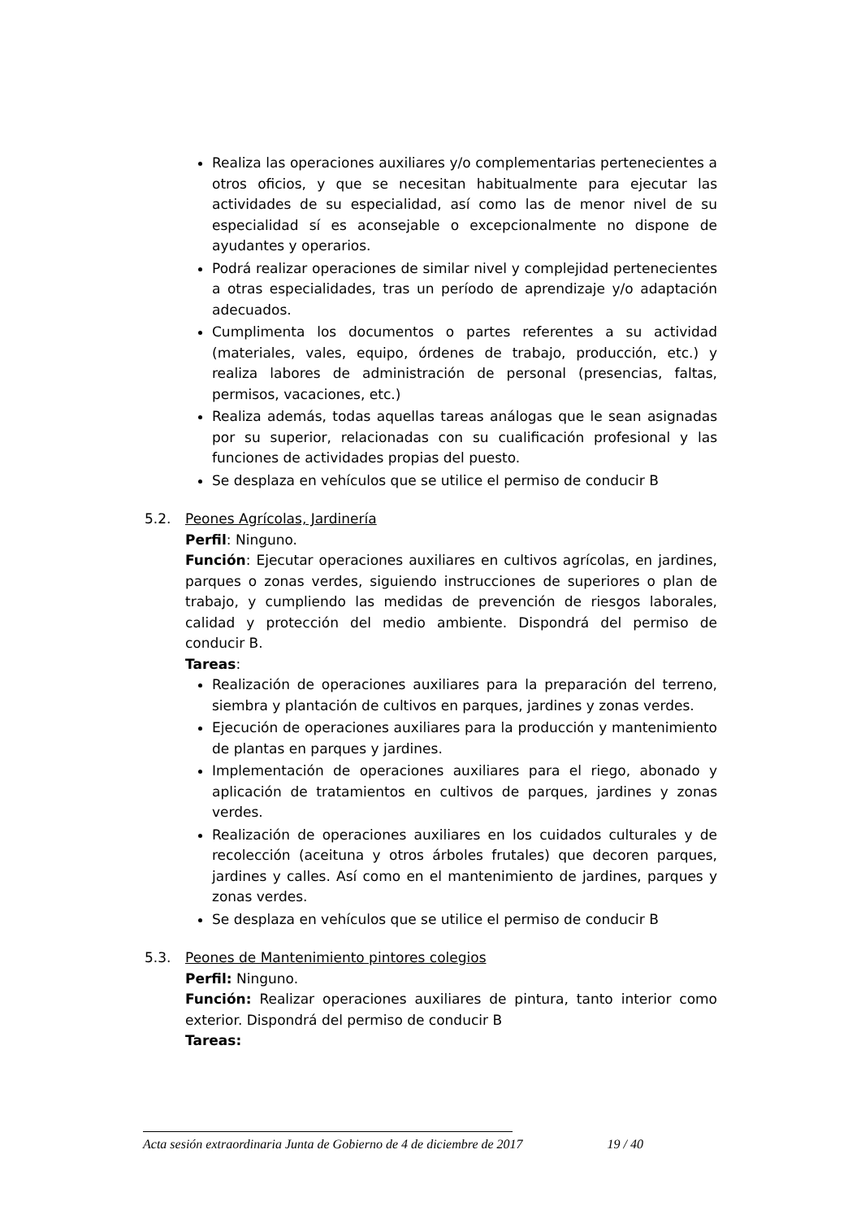Realiza las operaciones auxiliares y/o complementarias pertenecientes a otros oficios, y que se necesitan habitualmente para ejecutar las actividades de su especialidad, así como las de menor nivel de su especialidad sí es aconsejable o excepcionalmente no dispone de ayudantes y operarios.
Podrá realizar operaciones de similar nivel y complejidad pertenecientes a otras especialidades, tras un período de aprendizaje y/o adaptación adecuados.
Cumplimenta los documentos o partes referentes a su actividad (materiales, vales, equipo, órdenes de trabajo, producción, etc.) y realiza labores de administración de personal (presencias, faltas, permisos, vacaciones, etc.)
Realiza además, todas aquellas tareas análogas que le sean asignadas por su superior, relacionadas con su cualificación profesional y las funciones de actividades propias del puesto.
Se desplaza en vehículos que se utilice el permiso de conducir B
5.2. Peones Agrícolas, Jardinería
Perfil: Ninguno.
Función: Ejecutar operaciones auxiliares en cultivos agrícolas, en jardines, parques o zonas verdes, siguiendo instrucciones de superiores o plan de trabajo, y cumpliendo las medidas de prevención de riesgos laborales, calidad y protección del medio ambiente. Dispondrá del permiso de conducir B.
Tareas:
Realización de operaciones auxiliares para la preparación del terreno, siembra y plantación de cultivos en parques, jardines y zonas verdes.
Ejecución de operaciones auxiliares para la producción y mantenimiento de plantas en parques y jardines.
Implementación de operaciones auxiliares para el riego, abonado y aplicación de tratamientos en cultivos de parques, jardines y zonas verdes.
Realización de operaciones auxiliares en los cuidados culturales y de recolección (aceituna y otros árboles frutales) que decoren parques, jardines y calles. Así como en el mantenimiento de jardines, parques y zonas verdes.
Se desplaza en vehículos que se utilice el permiso de conducir B
5.3. Peones de Mantenimiento pintores colegios
Perfil: Ninguno.
Función: Realizar operaciones auxiliares de pintura, tanto interior como exterior. Dispondrá del permiso de conducir B
Tareas:
Acta sesión extraordinaria Junta de Gobierno de 4 de diciembre de 2017 19 / 40